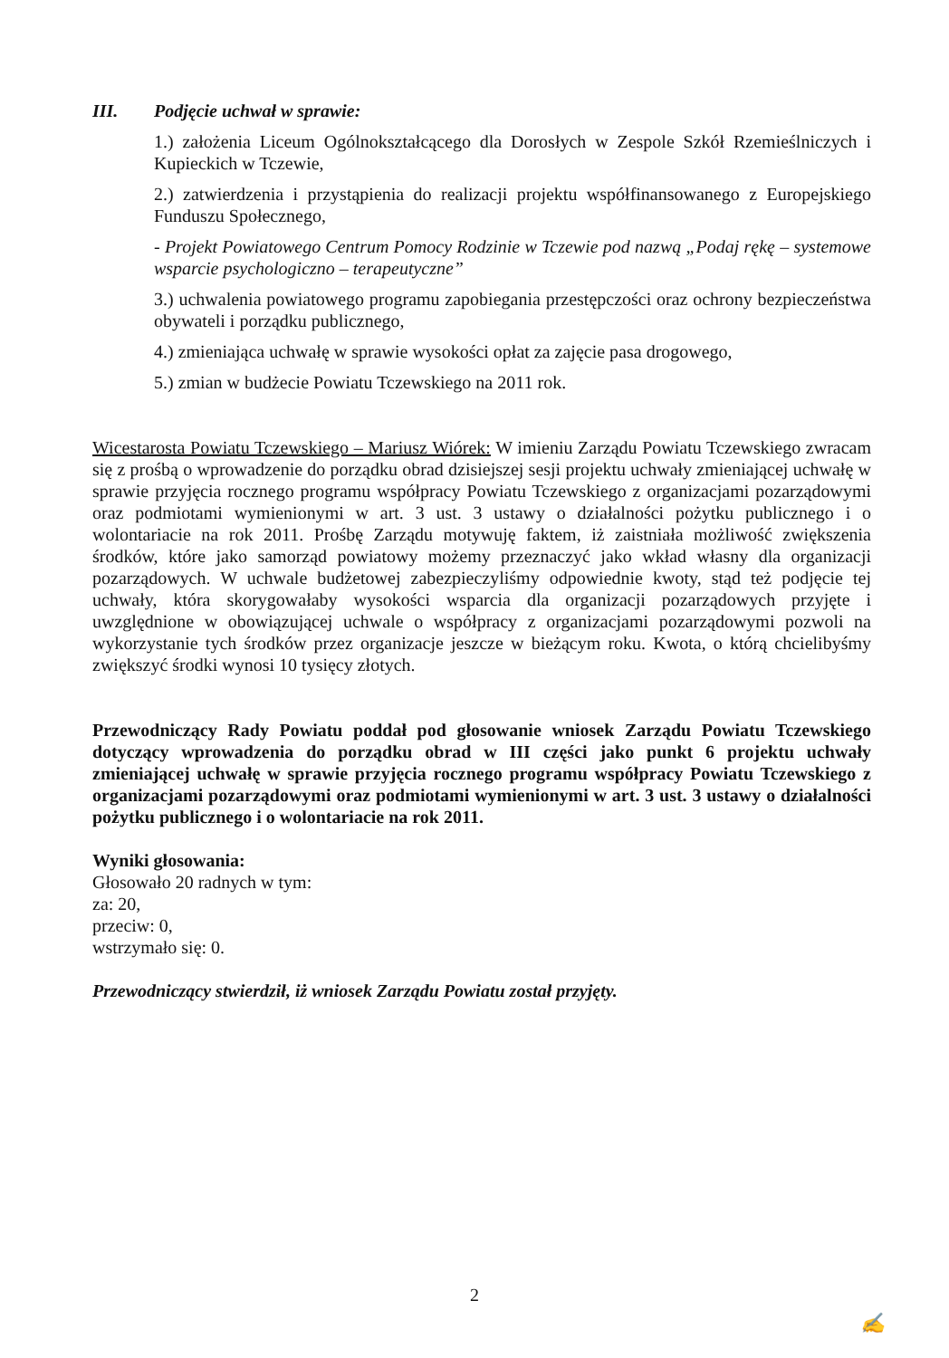III. Podjęcie uchwał w sprawie:
1.) założenia Liceum Ogólnokształcącego dla Dorosłych w Zespole Szkół Rzemieślniczych i Kupieckich w Tczewie,
2.) zatwierdzenia i przystąpienia do realizacji projektu współfinansowanego z Europejskiego Funduszu Społecznego,
- Projekt Powiatowego Centrum Pomocy Rodzinie w Tczewie pod nazwą „Podaj rękę – systemowe wsparcie psychologiczno – terapeutyczne”
3.) uchwalenia powiatowego programu zapobiegania przestępczości oraz ochrony bezpieczeństwa obywateli i porządku publicznego,
4.) zmieniająca uchwałę w sprawie wysokości opłat za zajęcie pasa drogowego,
5.) zmian w budżecie Powiatu Tczewskiego na 2011 rok.
Wicestarosta Powiatu Tczewskiego – Mariusz Wiórek: W imieniu Zarządu Powiatu Tczewskiego zwracam się z prośbą o wprowadzenie do porządku obrad dzisiejszej sesji projektu uchwały zmieniającej uchwałę w sprawie przyjęcia rocznego programu współpracy Powiatu Tczewskiego z organizacjami pozarządowymi oraz podmiotami wymienionymi w art. 3 ust. 3 ustawy o działalności pożytku publicznego i o wolontariacie na rok 2011. Prośbę Zarządu motywuję faktem, iż zaistniała możliwość zwiększenia środków, które jako samorząd powiatowy możemy przeznaczyć jako wkład własny dla organizacji pozarządowych. W uchwale budżetowej zabezpieczyliśmy odpowiednie kwoty, stąd też podjęcie tej uchwały, która skorygowałaby wysokości wsparcia dla organizacji pozarządowych przyjęte i uwzględnione w obowiązującej uchwale o współpracy z organizacjami pozarządowymi pozwoli na wykorzystanie tych środków przez organizacje jeszcze w bieżącym roku. Kwota, o którą chcielibyśmy zwiększyć środki wynosi 10 tysięcy złotych.
Przewodniczący Rady Powiatu poddał pod głosowanie wniosek Zarządu Powiatu Tczewskiego dotyczący wprowadzenia do porządku obrad w III części jako punkt 6 projektu uchwały zmieniającej uchwałę w sprawie przyjęcia rocznego programu współpracy Powiatu Tczewskiego z organizacjami pozarządowymi oraz podmiotami wymienionymi w art. 3 ust. 3 ustawy o działalności pożytku publicznego i o wolontariacie na rok 2011.
Wyniki głosowania:
Głosowało 20 radnych w tym:
za: 20,
przeciw: 0,
wstrzymało się: 0.
Przewodniczący stwierdził, iż wniosek Zarządu Powiatu został przyjęty.
2
✍